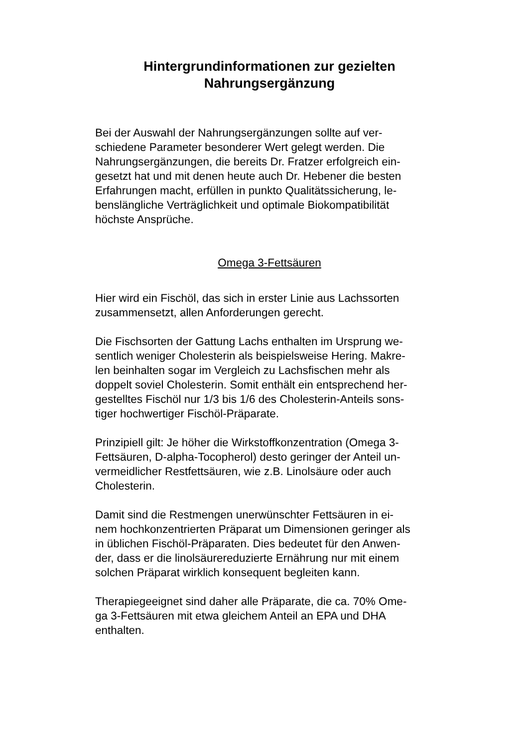Hintergrundinformationen zur gezielten
Nahrungsergänzung
Bei der Auswahl der Nahrungsergänzungen sollte auf ver-
schiedene Parameter besonderer Wert gelegt werden. Die
Nahrungsergänzungen, die bereits Dr. Fratzer erfolgreich ein-
gesetzt hat und mit denen heute auch Dr. Hebener die besten
Erfahrungen macht, erfüllen in punkto Qualitätssicherung, le-
benslängliche Verträglichkeit und optimale Biokompatibilität
höchste Ansprüche.
Omega 3-Fettsäuren
Hier wird ein Fischöl, das sich in erster Linie aus Lachssorten
zusammensetzt, allen Anforderungen gerecht.
Die Fischsorten der Gattung Lachs enthalten im Ursprung we-
sentlich weniger Cholesterin als beispielsweise Hering. Makre-
len beinhalten sogar im Vergleich zu Lachsfischen mehr als
doppelt soviel Cholesterin. Somit enthält ein entsprechend her-
gestelltes Fischöl nur 1/3 bis 1/6 des Cholesterin-Anteils sons-
tiger hochwertiger Fischöl-Präparate.
Prinzipiell gilt: Je höher die Wirkstoffkonzentration (Omega 3-
Fettsäuren, D-alpha-Tocopherol) desto geringer der Anteil un-
vermeidlicher Restfettsäuren, wie z.B. Linolsäure oder auch
Cholesterin.
Damit sind die Restmengen unerwünschter Fettsäuren in ei-
nem hochkonzentrierten Präparat um Dimensionen geringer als
in üblichen Fischöl-Präparaten. Dies bedeutet für den Anwen-
der, dass er die linolsäurereduzierte Ernährung nur mit einem
solchen Präparat wirklich konsequent begleiten kann.
Therapiegeeignet sind daher alle Präparate, die ca. 70% Ome-
ga 3-Fettsäuren mit etwa gleichem Anteil an EPA und DHA
enthalten.